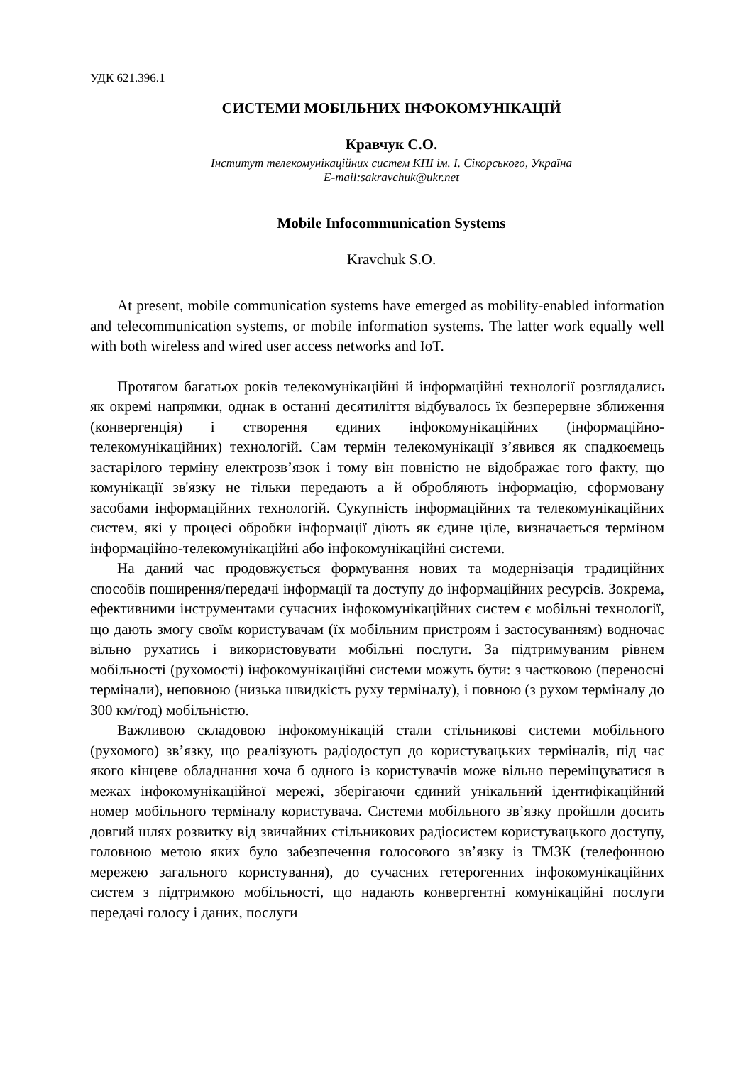УДК 621.396.1
СИСТЕМИ МОБІЛЬНИХ ІНФОКОМУНІКАЦІЙ
Кравчук С.О.
Інститут телекомунікаційних систем КПІ ім. І. Сікорського, Україна
E-mail:sakravchuk@ukr.net
Mobile Infocommunication Systems
Kravchuk S.O.
At present, mobile communication systems have emerged as mobility-enabled information and telecommunication systems, or mobile information systems. The latter work equally well with both wireless and wired user access networks and IoT.
Протягом багатьох років телекомунікаційні й інформаційні технології розглядались як окремі напрямки, однак в останні десятиліття відбувалось їх безперервне зближення (конвергенція) і створення єдиних інфокомунікаційних (інформаційно-телекомунікаційних) технологій. Сам термін телекомунікації з’явився як спадкоємець застарілого терміну електрозв’язок і тому він повністю не відображає того факту, що комунікації зв'язку не тільки передають а й обробляють інформацію, сформовану засобами інформаційних технологій. Сукупність інформаційних та телекомунікаційних систем, які у процесі обробки інформації діють як єдине ціле, визначається терміном інформаційно-телекомунікаційні або інфокомунікаційні системи.
На даний час продовжується формування нових та модернізація традиційних способів поширення/передачі інформації та доступу до інформаційних ресурсів. Зокрема, ефективними інструментами сучасних інфокомунікаційних систем є мобільні технології, що дають змогу своїм користувачам (їх мобільним пристроям і застосуванням) водночас вільно рухатись і використовувати мобільні послуги. За підтримуваним рівнем мобільності (рухомості) інфокомунікаційні системи можуть бути: з частковою (переносні термінали), неповною (низька швидкість руху терміналу), і повною (з рухом терміналу до 300 км/год) мобільністю.
Важливою складовою інфокомунікацій стали стільникові системи мобільного (рухомого) зв’язку, що реалізують радіодоступ до користувацьких терміналів, під час якого кінцеве обладнання хоча б одного із користувачів може вільно переміщуватися в межах інфокомунікаційної мережі, зберігаючи єдиний унікальний ідентифікаційний номер мобільного терміналу користувача. Системи мобільного зв’язку пройшли досить довгий шлях розвитку від звичайних стільникових радіосистем користувацького доступу, головною метою яких було забезпечення голосового зв’язку із ТМЗК (телефонною мережею загального користування), до сучасних гетерогенних інфокомунікаційних систем з підтримкою мобільності, що надають конвергентні комунікаційні послуги передачі голосу і даних, послуги